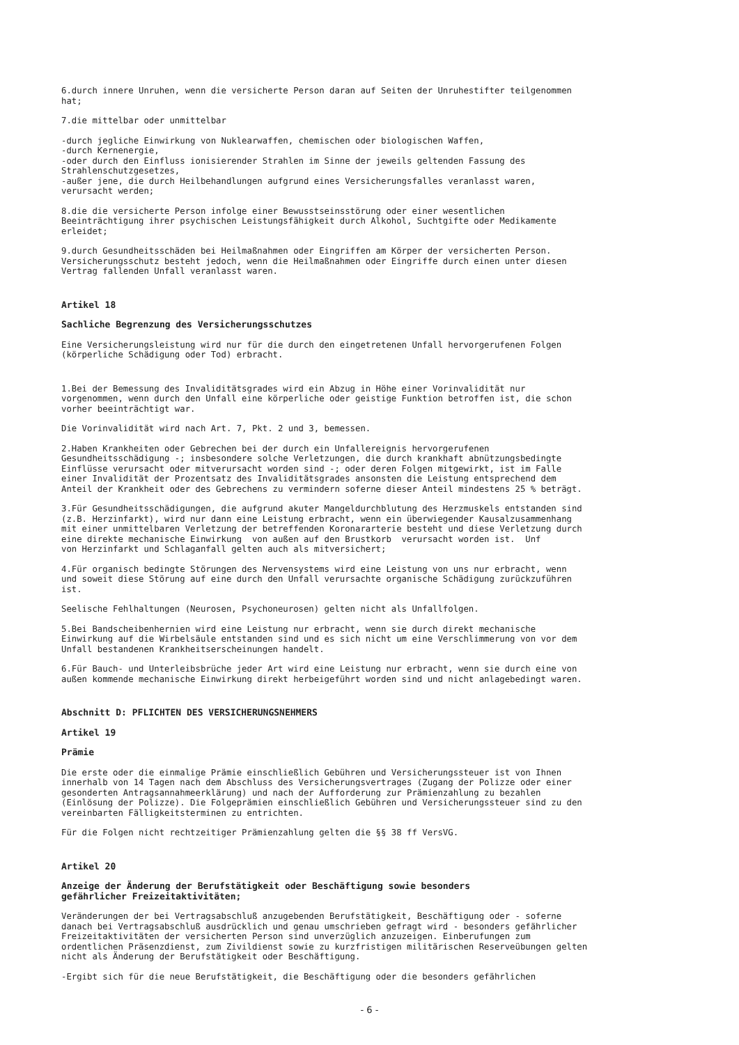6.durch innere Unruhen, wenn die versicherte Person daran auf Seiten der Unruhestifter teilgenommen hat;
7.die mittelbar oder unmittelbar
-durch jegliche Einwirkung von Nuklearwaffen, chemischen oder biologischen Waffen, -durch Kernenergie, -oder durch den Einfluss ionisierender Strahlen im Sinne der jeweils geltenden Fassung des Strahlenschutzgesetzes, -außer jene, die durch Heilbehandlungen aufgrund eines Versicherungsfalles veranlasst waren, verursacht werden;
8.die die versicherte Person infolge einer Bewusstseinsstörung oder einer wesentlichen Beeinträchtigung ihrer psychischen Leistungsfähigkeit durch Alkohol, Suchtgifte oder Medikamente erleidet;
9.durch Gesundheitsschäden bei Heilmaßnahmen oder Eingriffen am Körper der versicherten Person. Versicherungsschutz besteht jedoch, wenn die Heilmaßnahmen oder Eingriffe durch einen unter diesen Vertrag fallenden Unfall veranlasst waren.
Artikel 18
Sachliche Begrenzung des Versicherungsschutzes
Eine Versicherungsleistung wird nur für die durch den eingetretenen Unfall hervorgerufenen Folgen (körperliche Schädigung oder Tod) erbracht.
1.Bei der Bemessung des Invaliditätsgrades wird ein Abzug in Höhe einer Vorinvalidität nur vorgenommen, wenn durch den Unfall eine körperliche oder geistige Funktion betroffen ist, die schon vorher beeinträchtigt war.
Die Vorinvalidität wird nach Art. 7, Pkt. 2 und 3, bemessen.
2.Haben Krankheiten oder Gebrechen bei der durch ein Unfallereignis hervorgerufenen Gesundheitsschädigung -; insbesondere solche Verletzungen, die durch krankhaft abnützungsbedingte Einflüsse verursacht oder mitverursacht worden sind -; oder deren Folgen mitgewirkt, ist im Falle einer Invalidität der Prozentsatz des Invaliditätsgrades ansonsten die Leistung entsprechend dem Anteil der Krankheit oder des Gebrechens zu vermindern soferne dieser Anteil mindestens 25 % beträgt.
3.Für Gesundheitsschädigungen, die aufgrund akuter Mangeldurchblutung des Herzmuskels entstanden sind (z.B. Herzinfarkt), wird nur dann eine Leistung erbracht, wenn ein überwiegender Kausalzusammenhang mit einer unmittelbaren Verletzung der betreffenden Koronararterie besteht und diese Verletzung durch eine direkte mechanische Einwirkung von außen auf den Brustkorb verursacht worden ist. Unf von Herzinfarkt und Schlaganfall gelten auch als mitversichert;
4.Für organisch bedingte Störungen des Nervensystems wird eine Leistung von uns nur erbracht, wenn und soweit diese Störung auf eine durch den Unfall verursachte organische Schädigung zurückzuführen ist.
Seelische Fehlhaltungen (Neurosen, Psychoneurosen) gelten nicht als Unfallfolgen.
5.Bei Bandscheibenhernien wird eine Leistung nur erbracht, wenn sie durch direkt mechanische Einwirkung auf die Wirbelsäule entstanden sind und es sich nicht um eine Verschlimmerung von vor dem Unfall bestandenen Krankheitserscheinungen handelt.
6.Für Bauch- und Unterleibsbrüche jeder Art wird eine Leistung nur erbracht, wenn sie durch eine von außen kommende mechanische Einwirkung direkt herbeigeführt worden sind und nicht anlagebedingt waren.
Abschnitt D: PFLICHTEN DES VERSICHERUNGSNEHMERS
Artikel 19
Prämie
Die erste oder die einmalige Prämie einschließlich Gebühren und Versicherungssteuer ist von Ihnen innerhalb von 14 Tagen nach dem Abschluss des Versicherungsvertrages (Zugang der Polizze oder einer gesonderten Antragsannahmeerklärung) und nach der Aufforderung zur Prämienzahlung zu bezahlen (Einlösung der Polizze). Die Folgeprämien einschließlich Gebühren und Versicherungssteuer sind zu den vereinbarten Fälligkeitsterminen zu entrichten.
Für die Folgen nicht rechtzeitiger Prämienzahlung gelten die §§ 38 ff VersVG.
Artikel 20
Anzeige der Änderung der Berufstätigkeit oder Beschäftigung sowie besonders
gefährlicher Freizeitaktivitäten;
Veränderungen der bei Vertragsabschluß anzugebenden Berufstätigkeit, Beschäftigung oder - soferne danach bei Vertragsabschluß ausdrücklich und genau umschrieben gefragt wird - besonders gefährlicher Freizeitaktivitäten der versicherten Person sind unverzüglich anzuzeigen. Einberufungen zum ordentlichen Präsenzdienst, zum Zivildienst sowie zu kurzfristigen militärischen Reserveübungen gelten nicht als Änderung der Berufstätigkeit oder Beschäftigung.
-Ergibt sich für die neue Berufstätigkeit, die Beschäftigung oder die besonders gefährlichen
- 6 -